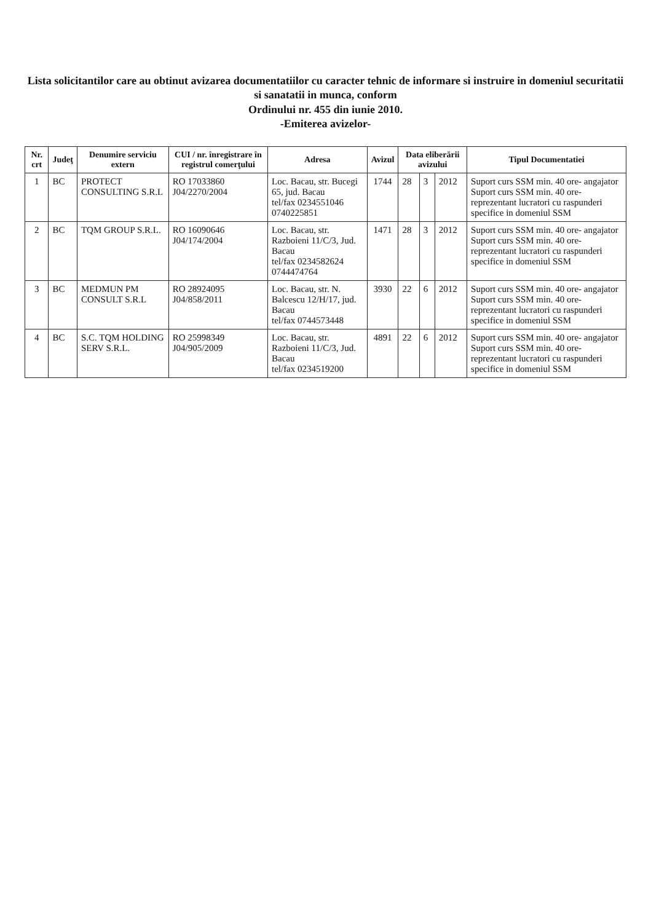Lista solicitantilor care au obtinut avizarea documentatiilor cu caracter tehnic de informare si instruire in domeniul securitatii si sanatatii in munca, conform
Ordinului nr. 455 din iunie 2010.
-Emiterea avizelor-
| Nr. crt | Judeţ | Denumire serviciu extern | CUI / nr. înregistrare în registrul comerţului | Adresa | Avizul | Data eliberării avizului | | | Tipul Documentatiei |
| --- | --- | --- | --- | --- | --- | --- | --- | --- | --- |
| 1 | BC | PROTECT CONSULTING S.R.L | RO 17033860 J04/2270/2004 | Loc. Bacau, str. Bucegi 65, jud. Bacau tel/fax 0234551046 0740225851 | 1744 | 28 | 3 | 2012 | Suport curs SSM min. 40 ore- angajator Suport curs SSM min. 40 ore-reprezentant lucratori cu raspunderi specifice in domeniul SSM |
| 2 | BC | TQM GROUP S.R.L. | RO 16090646 J04/174/2004 | Loc. Bacau, str. Razboieni 11/C/3, Jud. Bacau tel/fax 0234582624 0744474764 | 1471 | 28 | 3 | 2012 | Suport curs SSM min. 40 ore- angajator Suport curs SSM min. 40 ore-reprezentant lucratori cu raspunderi specifice in domeniul SSM |
| 3 | BC | MEDMUN PM CONSULT S.R.L | RO 28924095 J04/858/2011 | Loc. Bacau, str. N. Balcescu 12/H/17, jud. Bacau tel/fax 0744573448 | 3930 | 22 | 6 | 2012 | Suport curs SSM min. 40 ore- angajator Suport curs SSM min. 40 ore-reprezentant lucratori cu raspunderi specifice in domeniul SSM |
| 4 | BC | S.C. TQM HOLDING SERV S.R.L. | RO 25998349 J04/905/2009 | Loc. Bacau, str. Razboieni 11/C/3, Jud. Bacau tel/fax 0234519200 | 4891 | 22 | 6 | 2012 | Suport curs SSM min. 40 ore- angajator Suport curs SSM min. 40 ore-reprezentant lucratori cu raspunderi specifice in domeniul SSM |